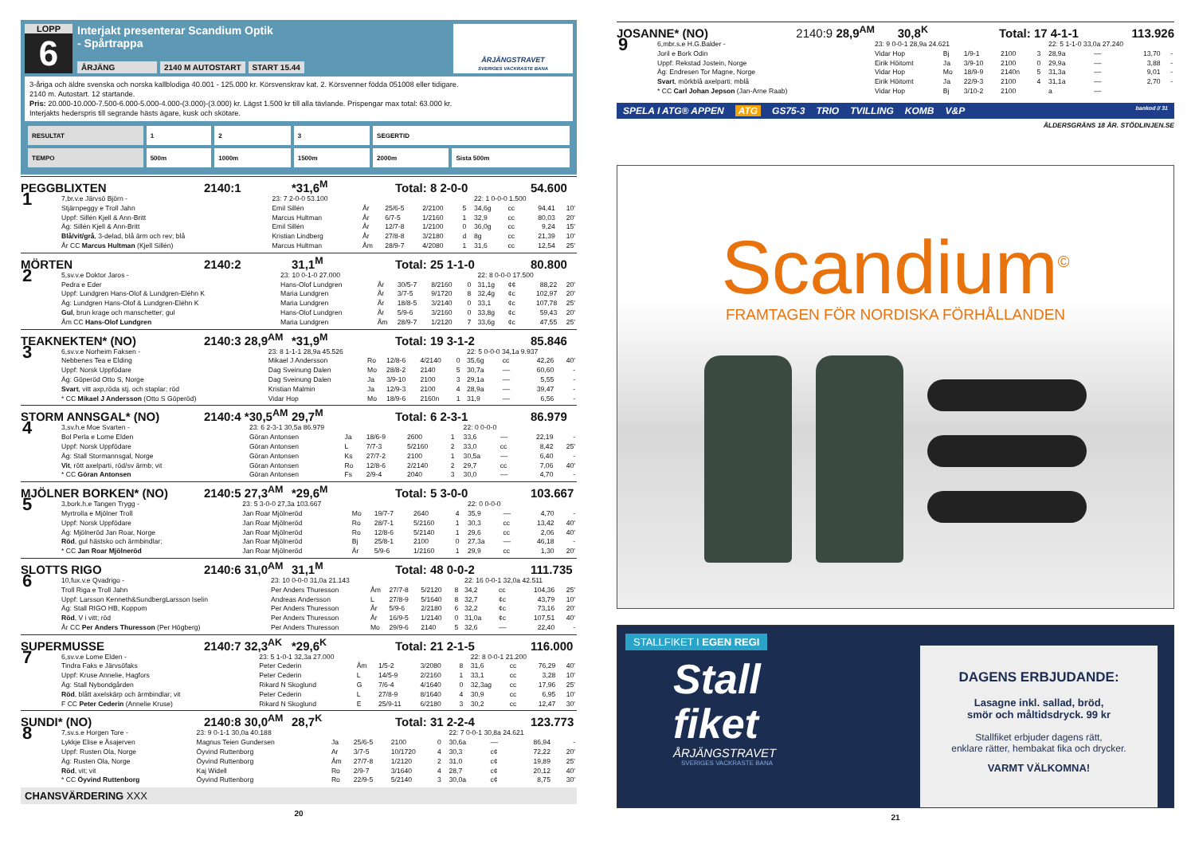LOPP
6
Interjakt presenterar Scandium Optik
- Spårtrappa
ÅRJÄNG 2140 M AUTOSTART START 15.44
ÅRJÄNGSTRAVET
SVERIGES VACKRASTE BANA
3-åriga och äldre svenska och norska kallblodiga 40.001 - 125.000 kr. Körsvenskrav kat. 2. Körsvenner födda 051008 eller tidigare.
2140 m. Autostart. 12 startande.
Pris: 20.000-10.000-7.500-6.000-5.000-4.000-(3.000)-(3.000) kr. Lägst 1.500 kr till alla tävlande. Prispengar max total: 63.000 kr.
Interjakts hederspris till segrande hästs ägare, kusk och skötare.
| RESULTAT | 1 | 2 | 3 | SEGERTID | |
| TEMPO | 500m | 1000m | 1500m | 2000m | Sista 500m |
PEGGBLIXTEN 2140:1 *31,6<sup>M</sup> Total: 8 2-0-0 54.600
| 1 | 7,br.v.e Järvsö Björn - | 23: 7 2-0-0 53.100 | | | | | 22: 1 0-0-0 1.500 | | | |
| | Stjärnpeggy e Troll Jahn | Emil Sillén | År | 25/6-5 | 2/2100 | 5 | 34,6g | cc | 94,41 | 10' |
| | Uppf: Sillén Kjell & Ann-Britt | Marcus Hultman | År | 6/7-5 | 1/2160 | 1 | 32,9 | cc | 80,03 | 20' |
| | Äg: Sillén Kjell & Ann-Britt | Emil Sillén | År | 12/7-8 | 1/2100 | 0 | 36,0g | cc | 9,24 | 15' |
| | Blå/vit/grå , 3-delad, blå ärm och rev; blå | Kristian Lindberg | År | 27/8-8 | 3/2180 | d | 8g | cc | 21,39 | 10' |
| | År CC Marcus Hultman (Kjell Sillén) | Marcus Hultman | Åm | 28/9-7 | 4/2080 | 1 | 31,6 | cc | 12,54 | 25' |
MÖRTEN 2140:2 31,1<sup>M</sup> Total: 25 1-1-0 80.800
| 2 | 5,sv.v.e Doktor Jaros - | 23: 10 0-1-0 27.000 | | | | | 22: 8 0-0-0 17.500 | | | |
| | Pedra e Eder | Hans-Olof Lundgren | År | 30/5-7 | 8/2160 | 0 | 31,1g | ¢¢ | 88,22 | 20' |
| | Uppf: Lundgren Hans-Olof & Lundgren-Eléhn K | Maria Lundgren | År | 3/7-5 | 9/1720 | 8 | 32,4g | ¢c | 102,97 | 20' |
| | Äg: Lundgren Hans-Olof & Lundgren-Eléhn K | Maria Lundgren | År | 18/8-5 | 3/2140 | 0 | 33,1 | ¢c | 107,78 | 25' |
| | Gul , brun krage och manschetter; gul | Hans-Olof Lundgren | År | 5/9-6 | 3/2160 | 0 | 33,8g | ¢c | 59,43 | 20' |
| | Åm CC Hans-Olof Lundgren | Maria Lundgren | Åm | 28/9-7 | 1/2120 | 7 | 33,6g | ¢c | 47,55 | 25' |
TEAKNEKTEN* (NO) 2140:3 28,9<sup>AM</sup> *31,9<sup>M</sup> Total: 19 3-1-2 85.846
| 3 | 6,sv.v.e Norheim Faksen - | 23: 8 1-1-1 28,9a 45.526 | | | | | 22: 5 0-0-0 34,1a 9.937 | | | |
| | Nebbenes Tea e Elding | Mikael J Andersson | Ro | 12/8-6 | 4/2140 | 0 | 35,6g | cc | 42,26 | 40' |
| | Uppf: Norsk Uppfödare | Dag Sveinung Dalen | Mo | 28/8-2 | 2140 | 5 | 30,7a | –– | 60,60 | - |
| | Äg: Göperöd Otto S, Norge | Dag Sveinung Dalen | Ja | 3/9-10 | 2100 | 3 | 29,1a | –– | 5,55 | - |
| | Svart , vitt axp,röda stj. och staplar; röd | Kristian Malmin | Ja | 12/9-3 | 2100 | 4 | 28,9a | –– | 39,47 | - |
| | * CC Mikael J Andersson (Otto S Göperöd) | Vidar Hop | Mo | 18/9-6 | 2160n | 1 | 31,9 | –– | 6,56 | - |
STORM ANNSGAL* (NO) 2140:4 *30,5<sup>AM</sup> 29,7<sup>M</sup> Total: 6 2-3-1 86.979
| 4 | 3,sv.h.e Moe Svarten - | 23: 6 2-3-1 30,5a 86.979 | | | | | 22: 0 0-0-0 | | | |
| | Bol Perla e Lome Elden | Göran Antonsen | Ja | 18/6-9 | 2600 | 1 | 33,6 | –– | 22,19 | - |
| | Uppf: Norsk Uppfödare | Göran Antonsen | L | 7/7-3 | 5/2160 | 2 | 33,0 | cc | 8,42 | 25' |
| | Äg: Stall Stormannsgal, Norge | Göran Antonsen | Ks | 27/7-2 | 2100 | 1 | 30,5a | –– | 6,40 | - |
| | Vit , rött axelparti, röd/sv ärmb; vit | Göran Antonsen | Ro | 12/8-6 | 2/2140 | 2 | 29,7 | cc | 7,06 | 40' |
| | * CC Göran Antonsen | Göran Antonsen | Fs | 2/9-4 | 2040 | 3 | 30,0 | –– | 4,70 | - |
MJÖLNER BORKEN* (NO) 2140:5 27,3<sup>AM</sup> *29,6<sup>M</sup> Total: 5 3-0-0 103.667
| 5 | 3,bork.h.e Tangen Trygg - | 23: 5 3-0-0 27,3a 103.667 | | | | | 22: 0 0-0-0 | | | |
| | Myrtrolla e Mjölner Troll | Jan Roar Mjölneröd | Mo | 19/7-7 | 2640 | 4 | 35,9 | –– | 4,70 | - |
| | Uppf: Norsk Uppfödare | Jan Roar Mjölneröd | Ro | 28/7-1 | 5/2160 | 1 | 30,3 | cc | 13,42 | 40' |
| | Äg: Mjölneröd Jan Roar, Norge | Jan Roar Mjölneröd | Ro | 12/8-6 | 5/2140 | 1 | 29,6 | cc | 2,06 | 40' |
| | Röd , gul hästsko och ärmbindlar; | Jan Roar Mjölneröd | Bj | 25/8-1 | 2100 | 0 | 27,3a | –– | 46,18 | - |
| | * CC Jan Roar Mjölneröd | Jan Roar Mjölneröd | År | 5/9-6 | 1/2160 | 1 | 29,9 | cc | 1,30 | 20' |
SLOTTS RIGO 2140:6 31,0<sup>AM</sup> 31,1<sup>M</sup> Total: 48 0-0-2 111.735
| 6 | 10,fux.v.e Qvadrigo - | 23: 10 0-0-0 31,0a 21.143 | | | | | 22: 16 0-0-1 32,0a 42.511 | | | |
| | Troll Riga e Troll Jahn | Per Anders Thuresson | Åm | 27/7-8 | 5/2120 | 8 | 34,2 | cc | 104,36 | 25' |
| | Uppf: Larsson Kenneth&SundbergLarsson Iselin | Andreas Andersson | L | 27/8-9 | 5/1640 | 8 | 32,7 | ¢c | 43,79 | 10' |
| | Äg: Stall RIGO HB, Koppom | Per Anders Thuresson | År | 5/9-6 | 2/2180 | 6 | 32,2 | ¢c | 73,16 | 20' |
| | Röd , V i vitt; röd | Per Anders Thuresson | År | 16/9-5 | 1/2140 | 0 | 31,0a | ¢c | 107,51 | 40' |
| | År CC Per Anders Thuresson (Per Högberg) | Per Anders Thuresson | Mo | 29/9-6 | 2140 | 5 | 32,6 | –– | 22,40 | - |
SUPERMUSSE 2140:7 32,3<sup>AK</sup> *29,6<sup>K</sup> Total: 21 2-1-5 116.000
| 7 | 6,sv.v.e Lome Elden - | 23: 5 1-0-1 32,3a 27.000 | | | | | 22: 8 0-0-1 21.200 | | | |
| | Tindra Faks e Järvsöfaks | Peter Cederin | Åm | 1/5-2 | 3/2080 | 8 | 31,6 | cc | 76,29 | 40' |
| | Uppf: Kruse Annelie, Hagfors | Peter Cederin | L | 14/5-9 | 2/2160 | 1 | 33,1 | cc | 3,28 | 10' |
| | Äg: Stall Nybondgården | Rikard N Skoglund | G | 7/6-4 | 4/1640 | 0 | 32,3ag | cc | 17,96 | 25' |
| | Röd , blått axelskärp och ärmbindlar; vit | Peter Cederin | L | 27/8-9 | 8/1640 | 4 | 30,9 | cc | 6,95 | 10' |
| | F CC Peter Cederin (Annelie Kruse) | Rikard N Skoglund | E | 25/9-11 | 6/2180 | 3 | 30,2 | cc | 12,47 | 30' |
SUNDI* (NO) 2140:8 30,0<sup>AM</sup> 28,7<sup>K</sup> Total: 31 2-2-4 123.773
| 8 | 7,sv.s.e Horgen Tore - | 23: 9 0-1-1 30,0a 40.188 | | | | | 22: 7 0-0-1 30,8a 24.621 | | | |
| | Lykkje Elise e Åsajerven | Magnus Teien Gundersen | Ja | 25/6-5 | 2100 | 0 | 30,6a | –– | 86,94 | - |
| | Uppf: Rusten Ola, Norge | Öyvind Ruttenborg | Ar | 3/7-5 | 10/1720 | 4 | 30,3 | c¢ | 72,22 | 20' |
| | Äg: Rusten Ola, Norge | Öyvind Ruttenborg | Åm | 27/7-8 | 1/2120 | 2 | 31,0 | c¢ | 19,89 | 25' |
| | Röd , vit; vit | Kaj Widell | Ro | 2/9-7 | 3/1640 | 4 | 28,7 | c¢ | 20,12 | 40' |
| | * CC Öyvind Ruttenborg | Öyvind Ruttenborg | Ro | 22/9-5 | 5/2140 | 3 | 30,0a | c¢ | 8,75 | 30' |
CHANSVÄRDERING XXX
20
JOSANNE* (NO) 2140:9 28,9<sup>AM</sup> 30,8<sup>K</sup> Total: 17 4-1-1 113.926
| 9 | 6,mbr.s.e H.G.Balder - | 23: 9 0-0-1 28,9a 24.621 | | | | | 22: 5 1-1-0 33,0a 27.240 | | | |
| | Joril e Bork Odin | Vidar Hop | Bj | 1/9-1 | 2100 | 3 | 28,9a | –– | 13,70 | - |
| | Uppf: Rekstad Jostein, Norge | Eirik Höitomt | Ja | 3/9-10 | 2100 | 0 | 29,9a | –– | 3,88 | - |
| | Äg: Endresen Tor Magne, Norge | Vidar Hop | Mo | 18/9-9 | 2140n | 5 | 31,3a | –– | 9,01 | - |
| | Svart , mörkblå axelparti; mblå | Eirik Höitomt | Ja | 22/9-3 | 2100 | 4 | 31,1a | –– | 2,70 | - |
| | * CC Carl Johan Jepson (Jan-Arne Raab) | Vidar Hop | Bj | 3/10-2 | 2100 | | a | –– | | |
SPELA I ATG® APPEN ATG GS75-3 TRIO TVILLING KOMB V&P bankod // 31
ÅLDERSGRÄNS 18 ÅR. STÖDLINJEN.SE
Scandium<sup>©</sup>
FRAMTAGEN FÖR NORDISKA FÖRHÅLLANDEN
STALLFIKET I EGEN REGI
Stall
fiket
ÅRJÄNGSTRAVET
SVERIGES VACKRASTE BANA
DAGENS ERBJUDANDE:
Lasagne inkl. sallad, bröd,
smör och måltidsdryck. 99 kr
Stallfiket erbjuder dagens rätt,
enklare rätter, hembakat fika och drycker.
VARMT VÄLKOMNA!
21